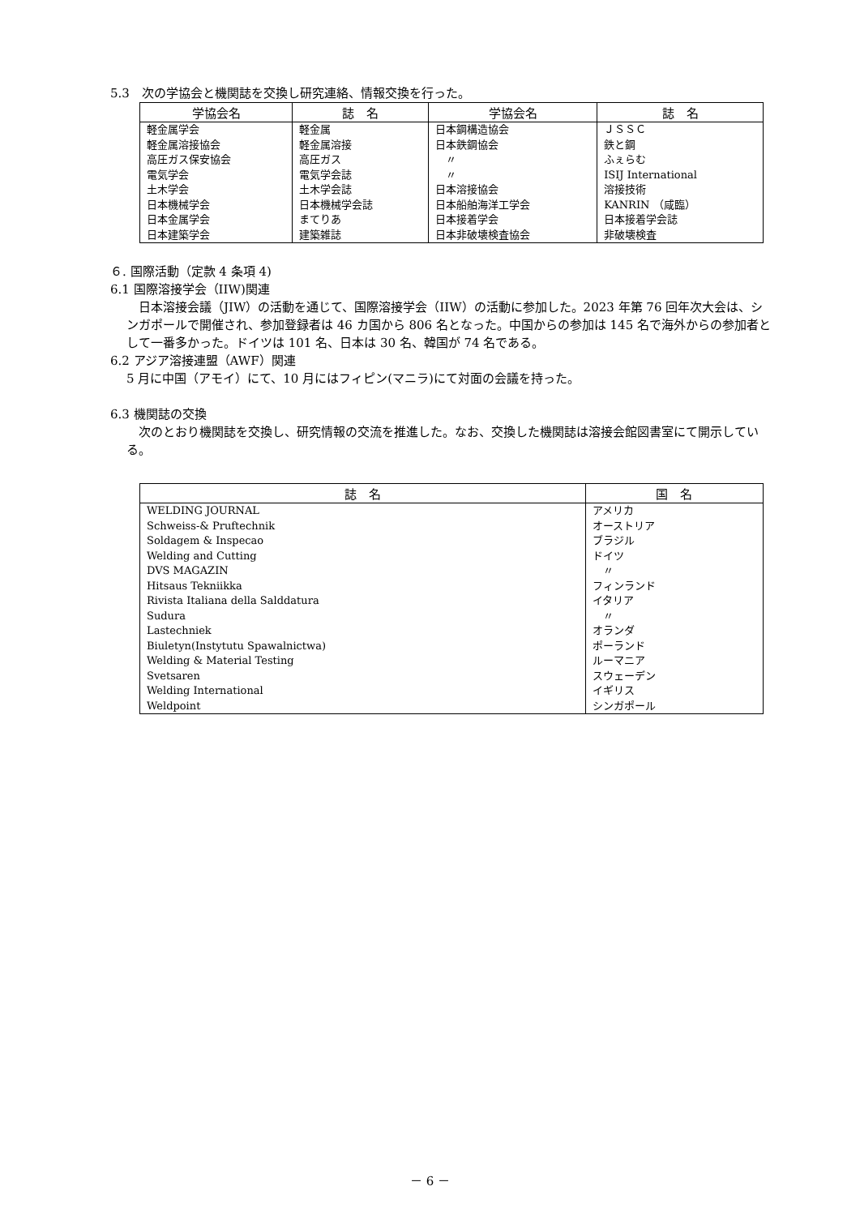5.3　次の学協会と機関誌を交換し研究連絡、情報交換を行った。
| 学協会名 | 誌 名 | 学協会名 | 誌 名 |
| --- | --- | --- | --- |
| 軽金属学会 軽金属溶接協会 高圧ガス保安協会 電気学会 土木学会 日本機械学会 日本金属学会 日本建築学会 | 軽金属 軽金属溶接 高圧ガス 電気学会誌 土木学会誌 日本機械学会誌 まてりあ 建築雑誌 | 日本鋼構造協会 日本鉄鋼協会 〃 〃 日本溶接協会 日本船舶海洋工学会 日本接着学会 日本非破壊検査協会 | ＪＳＳＣ 鉄と鋼 ふぇらむ ISIJ International 溶接技術 KANRIN （咸臨） 日本接着学会誌 非破壊検査 |
６. 国際活動（定款 4 条項 4)
6.1 国際溶接学会（IIW)関連
　日本溶接会議（JIW）の活動を通じて、国際溶接学会（IIW）の活動に参加した。2023 年第 76 回年次大会は、シンガポールで開催され、参加登録者は 46 カ国から 806 名となった。中国からの参加は 145 名で海外からの参加者として一番多かった。ドイツは 101 名、日本は 30 名、韓国が 74 名である。
6.2 アジア溶接連盟（AWF）関連
5 月に中国（アモイ）にて、10 月にはフィピン(マニラ)にて対面の会議を持った。
6.3 機関誌の交換
　次のとおり機関誌を交換し、研究情報の交流を推進した。なお、交換した機関誌は溶接会館図書室にて開示している。
| 誌 名 | 国 名 |
| --- | --- |
| WELDING JOURNAL Schweiss-& Pruftechnik Soldagem & Inspecao Welding and Cutting DVS MAGAZIN Hitsaus Tekniikka Rivista Italiana della Salddatura Sudura Lastechniek Biuletyn(Instytutu Spawalnictwa) Welding & Material Testing Svetsaren Welding International Weldpoint | アメリカ オーストリア ブラジル ドイツ 〃 フィンランド イタリア 〃 オランダ ポーランド ルーマニア スウェーデン イギリス シンガポール |
－ 6 －